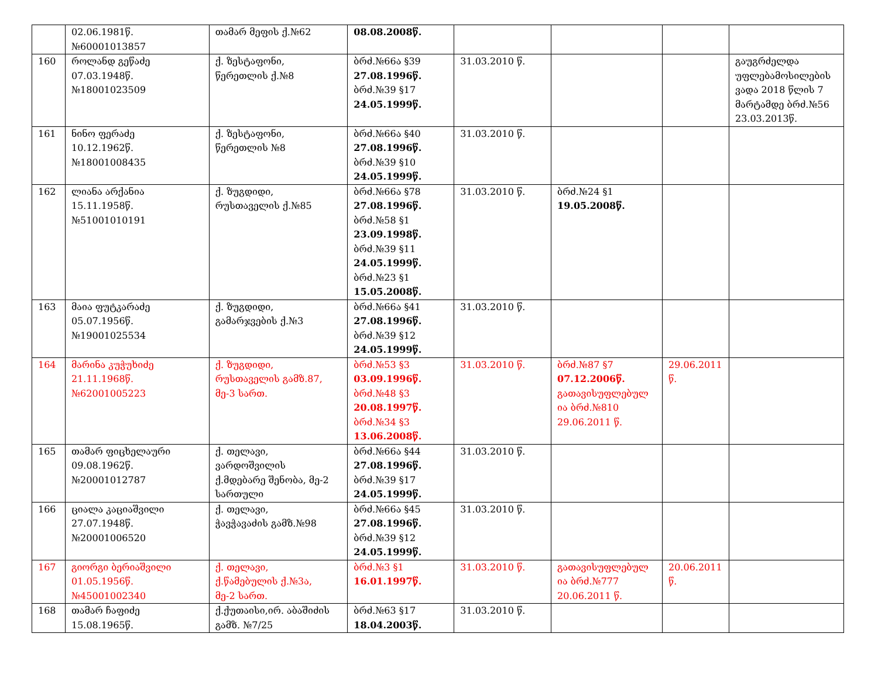| | 02.06.1981წ. №60001013857 | თამარ მეფის ქ.№62 | 08.08.2008წ. | | | | |
| 160 | როლანდ გეწაძე 07.03.1948წ. №18001023509 | ქ. ზესტაფონი, წერეთლის ქ.№8 | ბრძ.№66ა §39 27.08.1996წ. ბრძ.№39 §17 24.05.1999წ. | 31.03.2010 წ. | | | გაუგრძელდა უფლებამოსილების ვადა 2018 წლის 7 მარტამდე ბრძ.№56 23.03.2013წ. |
| 161 | ნინო ფერაძე 10.12.1962წ. №18001008435 | ქ. ზესტაფონი, წერეთლის №8 | ბრძ.№66ა §40 27.08.1996წ. ბრძ.№39 §10 24.05.1999წ. | 31.03.2010 წ. | | | |
| 162 | ლიანა არქანია 15.11.1958წ. №51001010191 | ქ. ზუგდიდი, რუსთაველის ქ.№85 | ბრძ.№66ა §78 27.08.1996წ. ბრძ.№58 §1 23.09.1998წ. ბრძ.№39 §11 24.05.1999წ. ბრძ.№23 §1 15.05.2008წ. | 31.03.2010 წ. | ბრძ.№24 §1 19.05.2008წ. | | |
| 163 | მაია ფუტკარაძე 05.07.1956წ. №19001025534 | ქ. ზუგდიდი, გამარჯვების ქ.№3 | ბრძ.№66ა §41 27.08.1996წ. ბრძ.№39 §12 24.05.1999წ. | 31.03.2010 წ. | | | |
| 164 | მარინა კუჭუხიძე 21.11.1968წ. №62001005223 | ქ. ზუგდიდი, რუსთაველის გამზ.87, მე-3 სართ. | ბრძ.№53 §3 03.09.1996წ. ბრძ.№48 §3 20.08.1997წ. ბრძ.№34 §3 13.06.2008წ. | 31.03.2010 წ. | ბრძ.№87 §7 07.12.2006წ. გათავისუფლებულ ია ბრძ.№810 29.06.2011 წ. | 29.06.2011 წ. | |
| 165 | თამარ ფიცხელაური 09.08.1962წ. №20001012787 | ქ. თელავი, ვარდოშვილის ქ.მდებარე შენობა, მე-2 სართული | ბრძ.№66ა §44 27.08.1996წ. ბრძ.№39 §17 24.05.1999წ. | 31.03.2010 წ. | | | |
| 166 | ციალა კაციაშვილი 27.07.1948წ. №20001006520 | ქ. თელავი, ჭავჭავაძის გამზ.№98 | ბრძ.№66ა §45 27.08.1996წ. ბრძ.№39 §12 24.05.1999წ. | 31.03.2010 წ. | | | |
| 167 | გიორგი ბერიაშვილი 01.05.1956წ. №45001002340 | ქ. თელავი, ქ.წამებულის ქ.№3ა, მე-2 სართ. | ბრძ.№3 §1 16.01.1997წ. | 31.03.2010 წ. | გათავისუფლებულ ია ბრძ.№777 20.06.2011 წ. | 20.06.2011 წ. | |
| 168 | თამარ ჩაფიძე 15.08.1965წ. | ქ.ქუთაისი,ირ. აბაშიძის გამზ. №7/25 | ბრძ.№63 §17 18.04.2003წ. | 31.03.2010 წ. | | | |